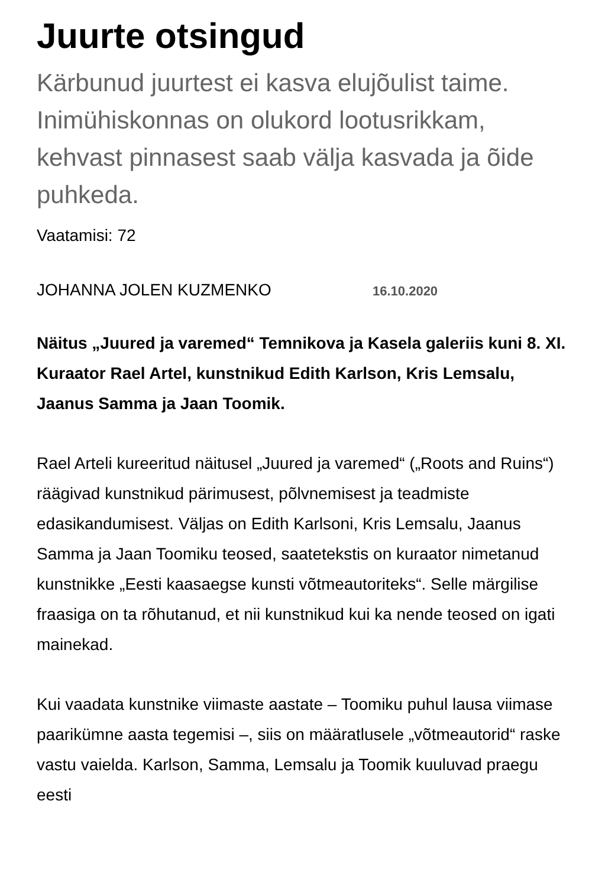Juurte otsingud
Kärbunud juurtest ei kasva elujõulist taime. Inimühiskonnas on olukord lootusrikkam, kehvast pinnasest saab välja kasvada ja õide puhkeda.
Vaatamisi: 72
JOHANNA JOLEN KUZMENKO 16.10.2020
Näitus „Juured ja varemed“ Temnikova ja Kasela galeriis kuni 8. XI. Kuraator Rael Artel, kunstnikud Edith Karlson, Kris Lemsalu, Jaanus Samma ja Jaan Toomik.
Rael Arteli kureeritud näitusel „Juured ja varemed“ („Roots and Ruins“) räägivad kunstnikud pärimusest, põlvnemisest ja teadmiste edasikandumisest. Väljas on Edith Karlsoni, Kris Lemsalu, Jaanus Samma ja Jaan Toomiku teosed, saatetekstis on kuraator nimetanud kunstnikke „Eesti kaasaegse kunsti võtmeautoriteks“. Selle märgilise fraasiga on ta rõhutanud, et nii kunstnikud kui ka nende teosed on igati mainekad.
Kui vaadata kunstnike viimaste aastate – Toomiku puhul lausa viimase paarikümne aasta tegemisi –, siis on määratlusele „võtmeautorid“ raske vastu vaielda. Karlson, Samma, Lemsalu ja Toomik kuuluvad praegu eesti